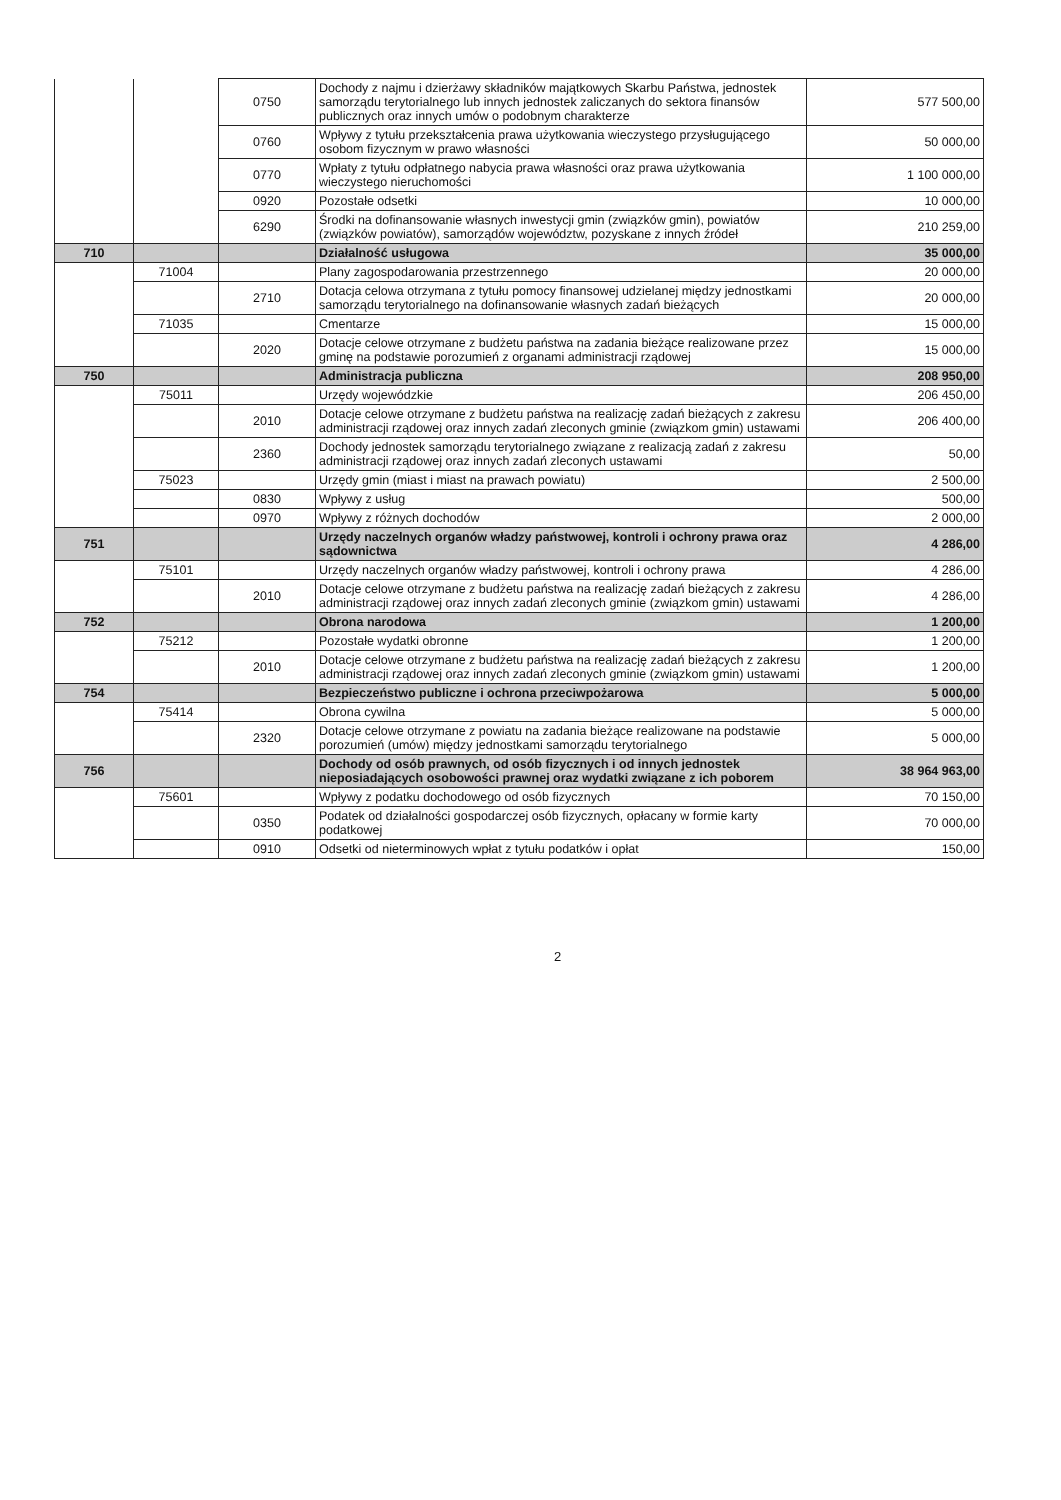| | | 0750 | Dochody z najmu i dzierżawy składników majątkowych Skarbu Państwa, jednostek samorządu terytorialnego lub innych jednostek zaliczanych do sektora finansów publicznych oraz innych umów o podobnym charakterze | 577 500,00 |
| | | 0760 | Wpływy z tytułu przekształcenia prawa użytkowania wieczystego przysługującego osobom fizycznym w prawo własności | 50 000,00 |
| | | 0770 | Wpłaty z tytułu odpłatnego nabycia prawa własności oraz prawa użytkowania wieczystego nieruchomości | 1 100 000,00 |
| | | 0920 | Pozostałe odsetki | 10 000,00 |
| | | 6290 | Środki na dofinansowanie własnych inwestycji gmin (związków gmin), powiatów (związków powiatów), samorządów województw, pozyskane z innych źródeł | 210 259,00 |
| 710 | | | Działalność usługowa | 35 000,00 |
| | 71004 | | Plany zagospodarowania przestrzennego | 20 000,00 |
| | | 2710 | Dotacja celowa otrzymana z tytułu pomocy finansowej udzielanej między jednostkami samorządu terytorialnego na dofinansowanie własnych zadań bieżących | 20 000,00 |
| | 71035 | | Cmentarze | 15 000,00 |
| | | 2020 | Dotacje celowe otrzymane z budżetu państwa na zadania bieżące realizowane przez gminę na podstawie porozumień z organami administracji rządowej | 15 000,00 |
| 750 | | | Administracja publiczna | 208 950,00 |
| | 75011 | | Urzędy wojewódzkie | 206 450,00 |
| | | 2010 | Dotacje celowe otrzymane z budżetu państwa na realizację zadań bieżących z zakresu administracji rządowej oraz innych zadań zleconych gminie (związkom gmin) ustawami | 206 400,00 |
| | | 2360 | Dochody jednostek samorządu terytorialnego związane z realizacją zadań z zakresu administracji rządowej oraz innych zadań zleconych ustawami | 50,00 |
| | 75023 | | Urzędy gmin (miast i miast na prawach powiatu) | 2 500,00 |
| | | 0830 | Wpływy z usług | 500,00 |
| | | 0970 | Wpływy z różnych dochodów | 2 000,00 |
| 751 | | | Urzędy naczelnych organów władzy państwowej, kontroli i ochrony prawa oraz sądownictwa | 4 286,00 |
| | 75101 | | Urzędy naczelnych organów władzy państwowej, kontroli i ochrony prawa | 4 286,00 |
| | | 2010 | Dotacje celowe otrzymane z budżetu państwa na realizację zadań bieżących z zakresu administracji rządowej oraz innych zadań zleconych gminie (związkom gmin) ustawami | 4 286,00 |
| 752 | | | Obrona narodowa | 1 200,00 |
| | 75212 | | Pozostałe wydatki obronne | 1 200,00 |
| | | 2010 | Dotacje celowe otrzymane z budżetu państwa na realizację zadań bieżących z zakresu administracji rządowej oraz innych zadań zleconych gminie (związkom gmin) ustawami | 1 200,00 |
| 754 | | | Bezpieczeństwo publiczne i ochrona przeciwpożarowa | 5 000,00 |
| | 75414 | | Obrona cywilna | 5 000,00 |
| | | 2320 | Dotacje celowe otrzymane z powiatu na zadania bieżące realizowane na podstawie porozumień (umów) między jednostkami samorządu terytorialnego | 5 000,00 |
| 756 | | | Dochody od osób prawnych, od osób fizycznych i od innych jednostek nieposiadających osobowości prawnej oraz wydatki związane z ich poborem | 38 964 963,00 |
| | 75601 | | Wpływy z podatku dochodowego od osób fizycznych | 70 150,00 |
| | | 0350 | Podatek od działalności gospodarczej osób fizycznych, opłacany w formie karty podatkowej | 70 000,00 |
| | | 0910 | Odsetki od nieterminowych wpłat z tytułu podatków i opłat | 150,00 |
2